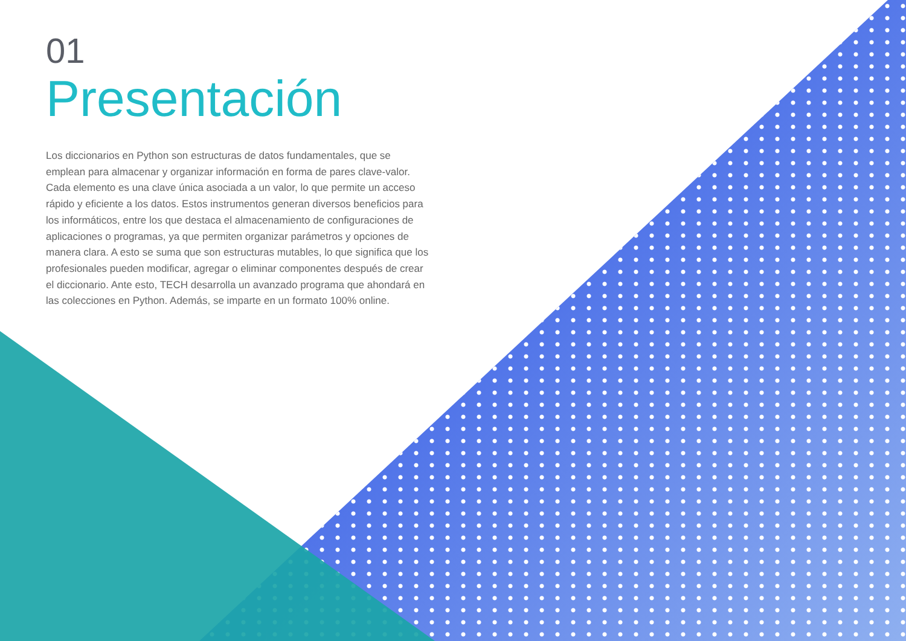01
Presentación
Los diccionarios en Python son estructuras de datos fundamentales, que se emplean para almacenar y organizar información en forma de pares clave-valor. Cada elemento es una clave única asociada a un valor, lo que permite un acceso rápido y eficiente a los datos. Estos instrumentos generan diversos beneficios para los informáticos, entre los que destaca el almacenamiento de configuraciones de aplicaciones o programas, ya que permiten organizar parámetros y opciones de manera clara. A esto se suma que son estructuras mutables, lo que significa que los profesionales pueden modificar, agregar o eliminar componentes después de crear el diccionario. Ante esto, TECH desarrolla un avanzado programa que ahondará en las colecciones en Python. Además, se imparte en un formato 100% online.